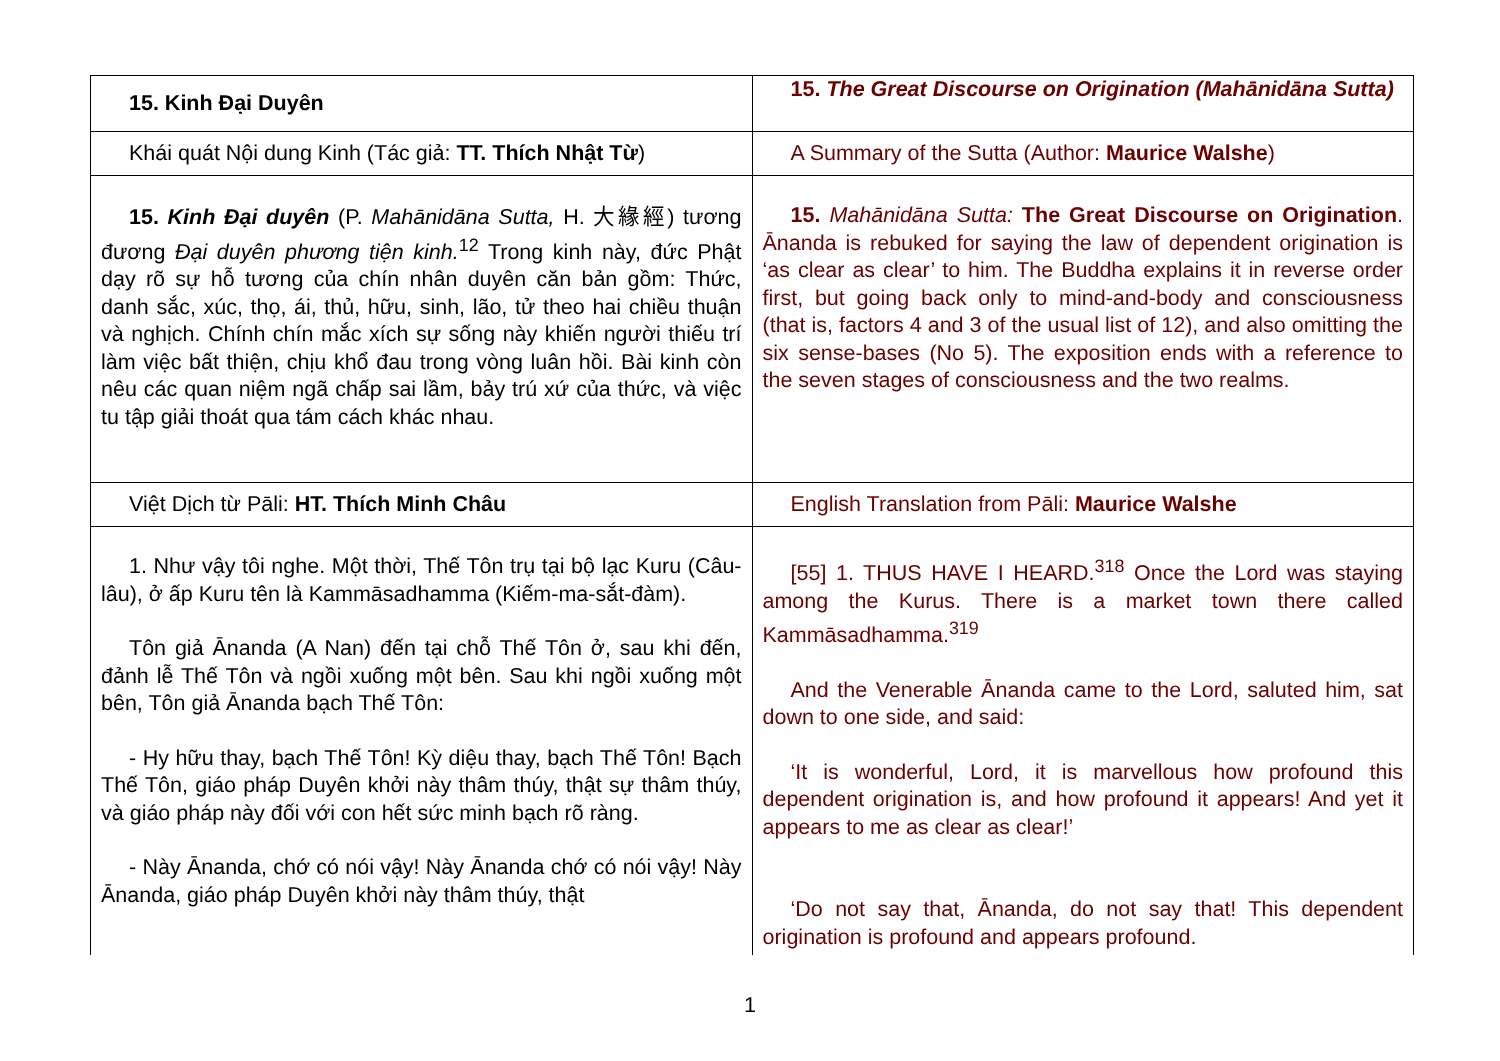| 15. Kinh Đại Duyên | 15. The Great Discourse on Origination (Mahānidāna Sutta) |
| Khái quát Nội dung Kinh (Tác giả: TT. Thích Nhật Từ ) | A Summary of the Sutta (Author: Maurice Walshe ) |
| 15. Kinh Đại duyên (P. Mahānidāna Sutta, H. 大緣經) tương đương Đại duyên phương tiện kinh.<sup>12</sup> Trong kinh này, đức Phật dạy rõ sự hỗ tương của chín nhân duyên căn bản gồm: Thức, danh sắc, xúc, thọ, ái, thủ, hữu, sinh, lão, tử theo hai chiều thuận và nghịch. Chính chín mắc xích sự sống này khiến người thiếu trí làm việc bất thiện, chịu khổ đau trong vòng luân hồi. Bài kinh còn nêu các quan niệm ngã chấp sai lầm, bảy trú xứ của thức, và việc tu tập giải thoát qua tám cách khác nhau. | 15. Mahānidāna Sutta: The Great Discourse on Origination . Ānanda is rebuked for saying the law of dependent origination is ‘as clear as clear’ to him. The Buddha explains it in reverse order first, but going back only to mind-and-body and consciousness (that is, factors 4 and 3 of the usual list of 12), and also omitting the six sense-bases (No 5). The exposition ends with a reference to the seven stages of consciousness and the two realms. |
| Việt Dịch từ Pāli: HT. Thích Minh Châu | English Translation from Pāli: Maurice Walshe |
| 1. Như vậy tôi nghe. Một thời, Thế Tôn trụ tại bộ lạc Kuru (Câu-lâu), ở ấp Kuru tên là Kammāsadhamma (Kiếm-ma-sắt-đàm). Tôn giả Ānanda (A Nan) đến tại chỗ Thế Tôn ở, sau khi đến, đảnh lễ Thế Tôn và ngồi xuống một bên. Sau khi ngồi xuống một bên, Tôn giả Ānanda bạch Thế Tôn: - Hy hữu thay, bạch Thế Tôn! Kỳ diệu thay, bạch Thế Tôn! Bạch Thế Tôn, giáo pháp Duyên khởi này thâm thúy, thật sự thâm thúy, và giáo pháp này đối với con hết sức minh bạch rõ ràng. - Này Ānanda, chớ có nói vậy! Này Ānanda chớ có nói vậy! Này Ānanda, giáo pháp Duyên khởi này thâm thúy, thật | [55] 1. THUS HAVE I HEARD.<sup>318</sup> Once the Lord was staying among the Kurus. There is a market town there called Kammāsadhamma.<sup>319</sup> And the Venerable Ānanda came to the Lord, saluted him, sat down to one side, and said: ‘It is wonderful, Lord, it is marvellous how profound this dependent origination is, and how profound it appears! And yet it appears to me as clear as clear!’ ‘Do not say that, Ānanda, do not say that! This dependent origination is profound and appears profound. |
1